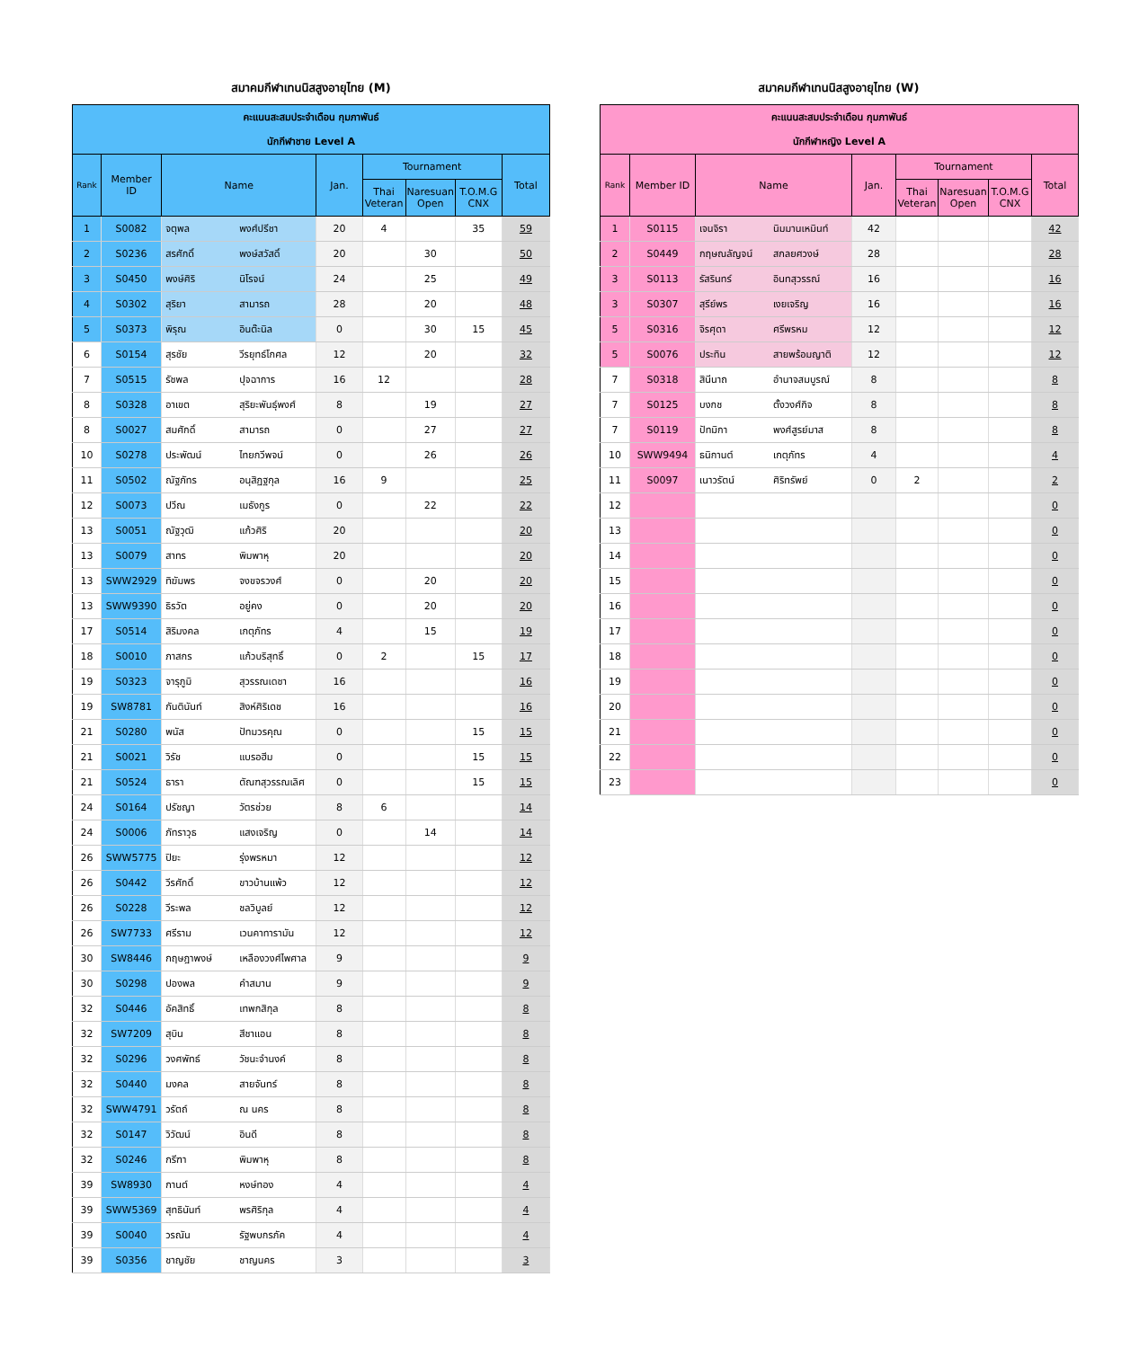สมาคมกีฬาเทนนิสสูงอายุไทย (M)
| คะแนนสะสมประจำเดือน กุมภาพันธ์ | | | | | | | |
| --- | --- | --- | --- | --- | --- | --- | --- |
| นักกีฬาชาย Level A | | | | | | | |
| Rank | Member ID | Name | Jan. | Tournament | | | Total |
| | | | | Thai Veteran | Naresuan Open | T.O.M.G CNX | |
| 1 | S0082 | จตุพล พงศ์ปรีชา | 20 | 4 | | 35 | 59 |
| 2 | S0236 | สรศักดิ์ พงษ์สวัสดิ์ | 20 | | 30 | | 50 |
| 3 | S0450 | พงษ์ศิริ นิโรจน์ | 24 | | 25 | | 49 |
| 4 | S0302 | สุริยา สามารถ | 28 | | 20 | | 48 |
| 5 | S0373 | พิรุณ อินต๊ะนิล | 0 | | 30 | 15 | 45 |
| 6 | S0154 | สุรชัย วีรยุทธ์โกศล | 12 | | 20 | | 32 |
| 7 | S0515 | รัชพล ปุจฉาการ | 16 | 12 | | | 28 |
| 8 | S0328 | อาเขต สุริยะพันธุ์พงศ์ | 8 | | 19 | | 27 |
| 8 | S0027 | สมศักดิ์ สามารถ | 0 | | 27 | | 27 |
| 10 | S0278 | ประพัฒน์ ไทยกวีพจน์ | 0 | | 26 | | 26 |
| 11 | S0502 | ณัฐภัทร อนุสิฏฐกุล | 16 | 9 | | | 25 |
| 12 | S0073 | ปวีณ เมธังกูร | 0 | | 22 | | 22 |
| 13 | S0051 | ณัฐวุฒิ แก้วศิริ | 20 | | | | 20 |
| 13 | S0079 | สาทร พิมพาหุ | 20 | | | | 20 |
| 13 | SWW2929 | ทิฆัมพร จงขจรวงศ์ | 0 | | 20 | | 20 |
| 13 | SWW9390 | ธิรวัต อยู่คง | 0 | | 20 | | 20 |
| 17 | S0514 | สิริมงคล เกตุภัทร | 4 | | 15 | | 19 |
| 18 | S0010 | ภาสกร แก้วบริสุทธิ์ | 0 | 2 | | 15 | 17 |
| 19 | S0323 | จารุภูมิ สุวรรณเดชา | 16 | | | | 16 |
| 19 | SW8781 | กันตินันท์ สิงห์ศิริเดช | 16 | | | | 16 |
| 21 | S0280 | พนัส ปัทมวรคุณ | 0 | | | 15 | 15 |
| 21 | S0021 | วิรัช แบรอฮีม | 0 | | | 15 | 15 |
| 21 | S0524 | ธารา ตัณฑสุวรรณเลิศ | 0 | | | 15 | 15 |
| 24 | S0164 | ปรัชญา วัตรช่วย | 8 | 6 | | | 14 |
| 24 | S0006 | ภัทราวุธ แสงเจริญ | 0 | | 14 | | 14 |
| 26 | SWW5775 | ปิยะ รุ่งพรหมา | 12 | | | | 12 |
| 26 | S0442 | วีรศักดิ์ ขาวบ้านแพ้ว | 12 | | | | 12 |
| 26 | S0228 | วีระพล ชลวิบูลย์ | 12 | | | | 12 |
| 26 | SW7733 | ศรีราม เวนคาทารามัน | 12 | | | | 12 |
| 30 | SW8446 | กฤษฎาพงษ์ เหลืองวงศ์ไพศาล | 9 | | | | 9 |
| 30 | S0298 | ปองพล คำสมาน | 9 | | | | 9 |
| 32 | S0446 | อัคสิทธิ์ เทพกสิกุล | 8 | | | | 8 |
| 32 | SW7209 | สุบิน สีชาแอน | 8 | | | | 8 |
| 32 | S0296 | วงศพัทธ์ วัชนะจำนงค์ | 8 | | | | 8 |
| 32 | S0440 | มงคล สายจันทร์ | 8 | | | | 8 |
| 32 | SWW4791 | วรัตถ์ ณ นคร | 8 | | | | 8 |
| 32 | S0147 | วิวัฒน์ อินดี | 8 | | | | 8 |
| 32 | S0246 | กรีฑา พิมพาหุ | 8 | | | | 8 |
| 39 | SW8930 | กานต์ หงษ์ทอง | 4 | | | | 4 |
| 39 | SWW5369 | สุทธินันท์ พรศิริกุล | 4 | | | | 4 |
| 39 | S0040 | วรณัน รัฐพบกรภัค | 4 | | | | 4 |
| 39 | S0356 | ชาญชัย ชาญนคร | 3 | | | | 3 |
สมาคมกีฬาเทนนิสสูงอายุไทย (W)
| คะแนนสะสมประจำเดือน กุมภาพันธ์ | | | | | | | |
| --- | --- | --- | --- | --- | --- | --- | --- |
| นักกีฬาหญิง Level A | | | | | | | |
| Rank | Member ID | Name | Jan. | Tournament | | | Total |
| | | | | Thai Veteran | Naresuan Open | T.O.M.G CNX | |
| 1 | S0115 | เจนจิรา นิมมานเหมินท์ | 42 | | | | 42 |
| 2 | S0449 | กฤษณลัญจน์ สกลยศวงษ์ | 28 | | | | 28 |
| 3 | S0113 | รัสรินทร์ อินทสุวรรณ์ | 16 | | | | 16 |
| 3 | S0307 | สุรีย์พร เงยเจริญ | 16 | | | | 16 |
| 5 | S0316 | จิรศุดา ศรีพรหม | 12 | | | | 12 |
| 5 | S0076 | ประทิน สายพร้อมญาติ | 12 | | | | 12 |
| 7 | S0318 | สินีนาถ อำนาจสมบูรณ์ | 8 | | | | 8 |
| 7 | S0125 | บงกช ตั้งวงศ์กิจ | 8 | | | | 8 |
| 7 | S0119 | ปัทมิกา พงศ์สูรย์มาส | 8 | | | | 8 |
| 10 | SWW9494 | ธนิกานต์ เกตุภัทร | 4 | | | | 4 |
| 11 | S0097 | เนาวรัตน์ ศิริทรัพย์ | 0 | 2 | | | 2 |
| 12 | | | | | | | 0 |
| 13 | | | | | | | 0 |
| 14 | | | | | | | 0 |
| 15 | | | | | | | 0 |
| 16 | | | | | | | 0 |
| 17 | | | | | | | 0 |
| 18 | | | | | | | 0 |
| 19 | | | | | | | 0 |
| 20 | | | | | | | 0 |
| 21 | | | | | | | 0 |
| 22 | | | | | | | 0 |
| 23 | | | | | | | 0 |